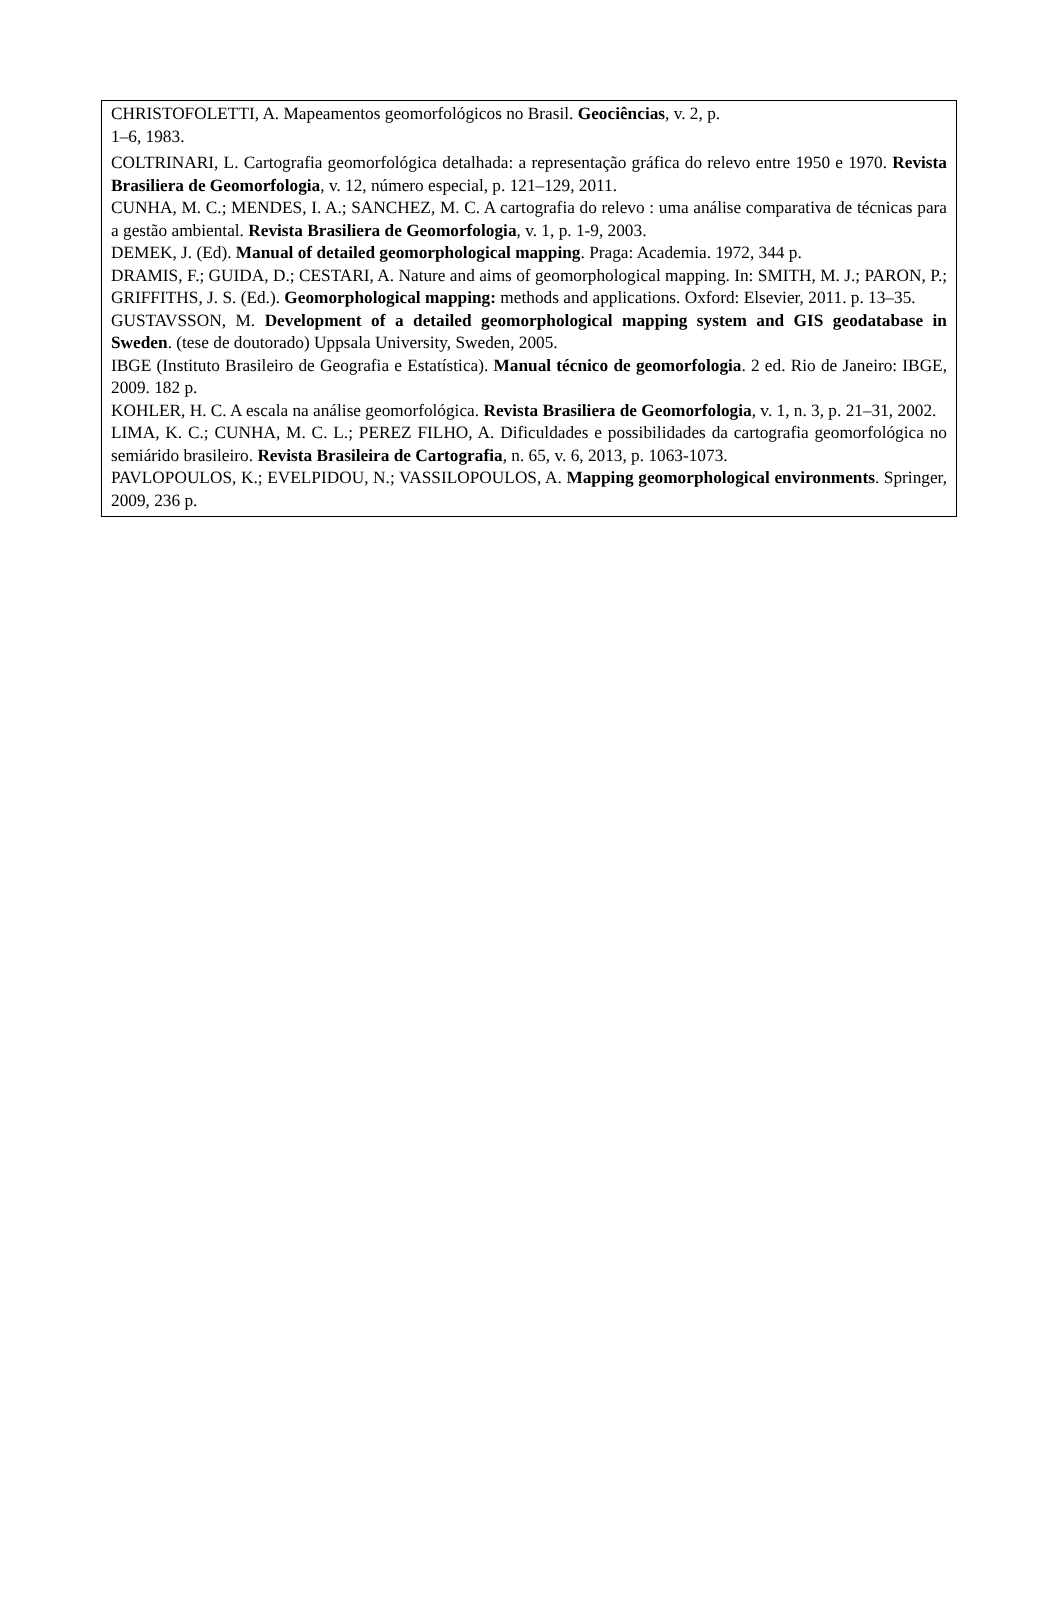CHRISTOFOLETTI, A. Mapeamentos geomorfológicos no Brasil. Geociências, v. 2, p.
1–6, 1983.
COLTRINARI, L. Cartografia geomorfológica detalhada: a representação gráfica do relevo entre 1950 e 1970. Revista Brasiliera de Geomorfologia, v. 12, número especial, p. 121–129, 2011.
CUNHA, M. C.; MENDES, I. A.; SANCHEZ, M. C. A cartografia do relevo : uma análise comparativa de técnicas para a gestão ambiental. Revista Brasiliera de Geomorfologia, v. 1, p. 1-9, 2003.
DEMEK, J. (Ed). Manual of detailed geomorphological mapping. Praga: Academia. 1972, 344 p.
DRAMIS, F.; GUIDA, D.; CESTARI, A. Nature and aims of geomorphological mapping. In: SMITH, M. J.; PARON, P.; GRIFFITHS, J. S. (Ed.). Geomorphological mapping: methods and applications. Oxford: Elsevier, 2011. p. 13–35.
GUSTAVSSON, M. Development of a detailed geomorphological mapping system and GIS geodatabase in Sweden. (tese de doutorado) Uppsala University, Sweden, 2005.
IBGE (Instituto Brasileiro de Geografia e Estatística). Manual técnico de geomorfologia. 2 ed. Rio de Janeiro: IBGE, 2009. 182 p.
KOHLER, H. C. A escala na análise geomorfológica. Revista Brasiliera de Geomorfologia, v. 1, n. 3, p. 21–31, 2002.
LIMA, K. C.; CUNHA, M. C. L.; PEREZ FILHO, A. Dificuldades e possibilidades da cartografia geomorfológica no semiárido brasileiro. Revista Brasileira de Cartografia, n. 65, v. 6, 2013, p. 1063-1073.
PAVLOPOULOS, K.; EVELPIDOU, N.; VASSILOPOULOS, A. Mapping geomorphological environments. Springer, 2009, 236 p.